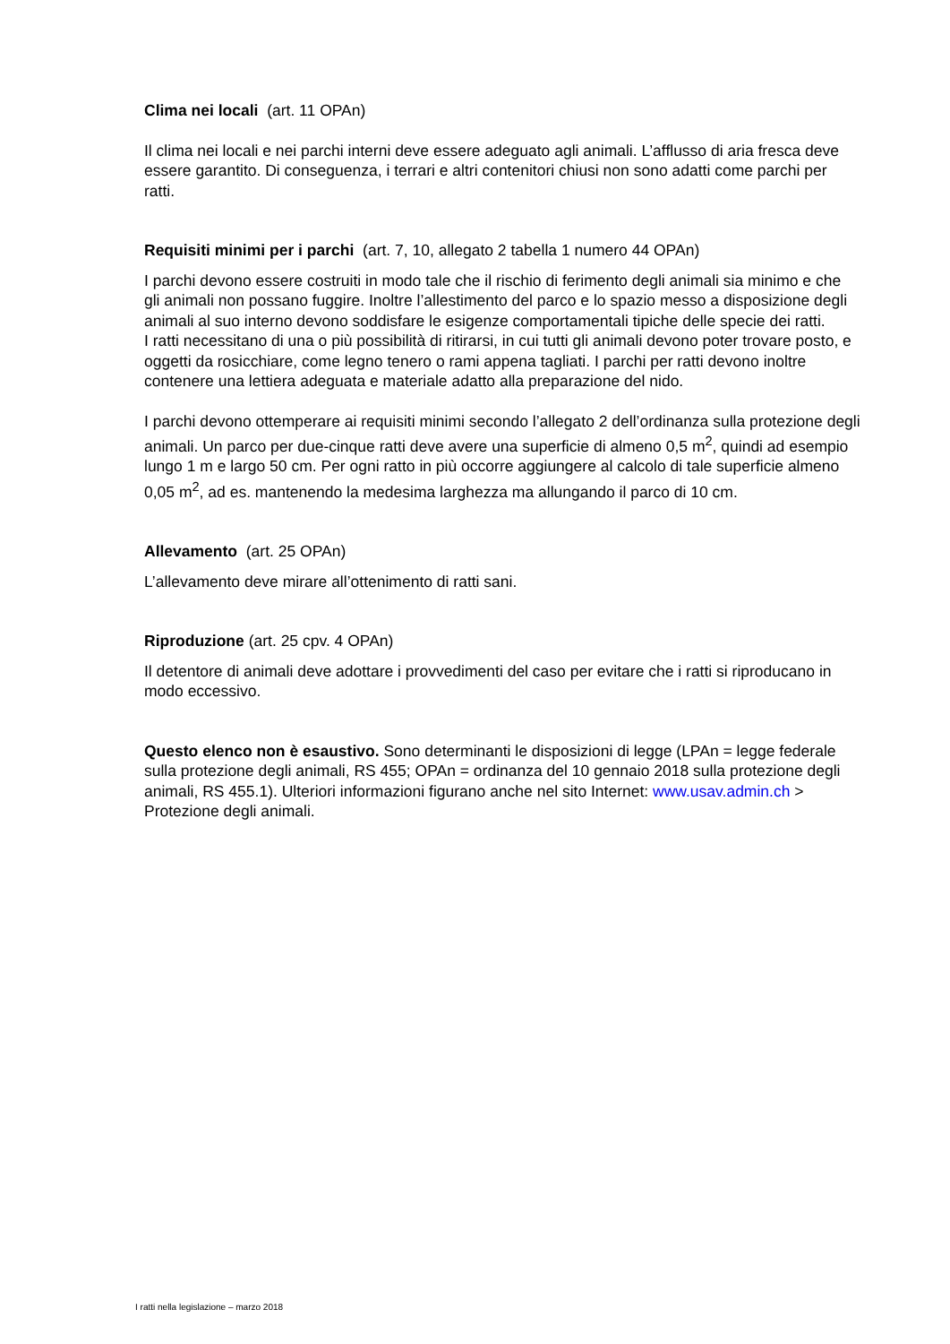Clima nei locali (art. 11 OPAn)
Il clima nei locali e nei parchi interni deve essere adeguato agli animali. L’afflusso di aria fresca deve essere garantito. Di conseguenza, i terrari e altri contenitori chiusi non sono adatti come parchi per ratti.
Requisiti minimi per i parchi (art. 7, 10, allegato 2 tabella 1 numero 44 OPAn)
I parchi devono essere costruiti in modo tale che il rischio di ferimento degli animali sia minimo e che gli animali non possano fuggire. Inoltre l’allestimento del parco e lo spazio messo a disposizione degli animali al suo interno devono soddisfare le esigenze comportamentali tipiche delle specie dei ratti.
I ratti necessitano di una o più possibilità di ritirarsi, in cui tutti gli animali devono poter trovare posto, e oggetti da rosicchiare, come legno tenero o rami appena tagliati. I parchi per ratti devono inoltre contenere una lettiera adeguata e materiale adatto alla preparazione del nido.
I parchi devono ottemperare ai requisiti minimi secondo l’allegato 2 dell’ordinanza sulla protezione degli animali. Un parco per due-cinque ratti deve avere una superficie di almeno 0,5 m<sup>2</sup>, quindi ad esempio lungo 1 m e largo 50 cm. Per ogni ratto in più occorre aggiungere al calcolo di tale superficie almeno 0,05 m<sup>2</sup>, ad es. mantenendo la medesima larghezza ma allungando il parco di 10 cm.
Allevamento (art. 25 OPAn)
L’allevamento deve mirare all’ottenimento di ratti sani.
Riproduzione (art. 25 cpv. 4 OPAn)
Il detentore di animali deve adottare i provvedimenti del caso per evitare che i ratti si riproducano in modo eccessivo.
Questo elenco non è esaustivo. Sono determinanti le disposizioni di legge (LPAn = legge federale sulla protezione degli animali, RS 455; OPAn = ordinanza del 10 gennaio 2018 sulla protezione degli animali, RS 455.1). Ulteriori informazioni figurano anche nel sito Internet: www.usav.admin.ch > Protezione degli animali.
I ratti nella legislazione – marzo 2018